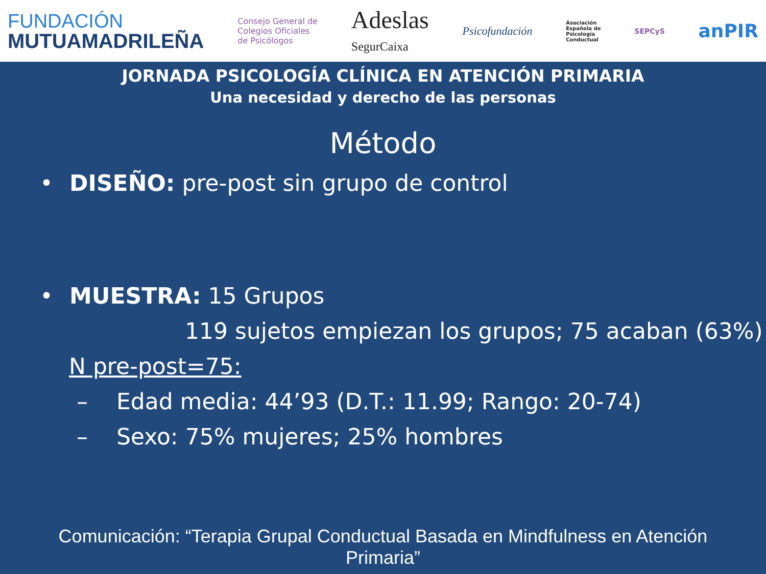FUNDACIÓN
MUTUAMADRILEÑA
Consejo General de
Colegios Oficiales
de Psicólogos
Adeslas
SegurCaixa
Psicofundación
Asociación
Española de
Psicología
Conductual
SEPCyS
anPIR
JORNADA PSICOLOGÍA CLÍNICA EN ATENCIÓN PRIMARIA
Una necesidad y derecho de las personas
Método
• DISEÑO: pre-post sin grupo de control
• MUESTRA: 15 Grupos
119 sujetos empiezan los grupos; 75 acaban (63%)
N pre-post=75:
– Edad media: 44’93 (D.T.: 11.99; Rango: 20-74)
– Sexo: 75% mujeres; 25% hombres
Comunicación: “Terapia Grupal Conductual Basada en Mindfulness en Atención Primaria”